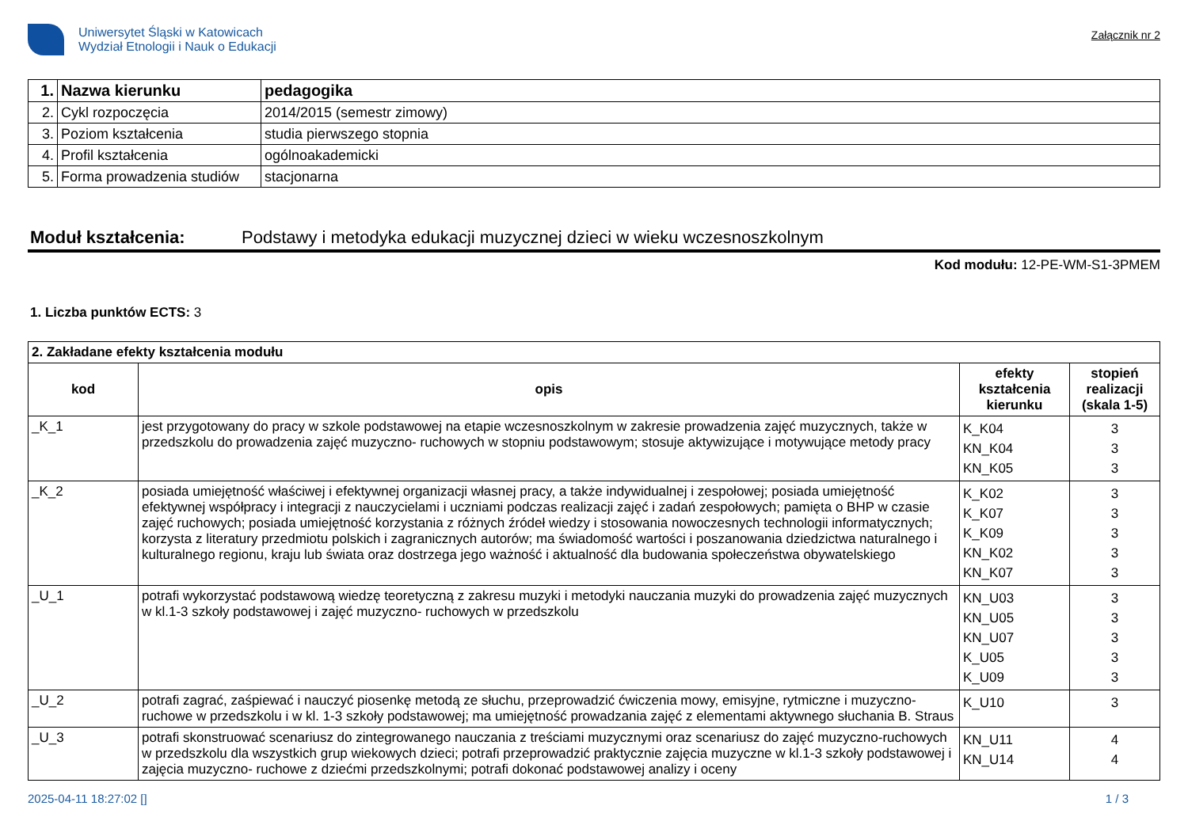Uniwersytet Śląski w Katowicach
Wydział Etnologii i Nauk o Edukacji
Załącznik nr 2
| 1. | Nazwa kierunku | pedagogika |
| 2. | Cykl rozpoczęcia | 2014/2015 (semestr zimowy) |
| 3. | Poziom kształcenia | studia pierwszego stopnia |
| 4. | Profil kształcenia | ogólnoakademicki |
| 5. | Forma prowadzenia studiów | stacjonarna |
Moduł kształcenia: Podstawy i metodyka edukacji muzycznej dzieci w wieku wczesnoszkolnym
Kod modułu: 12-PE-WM-S1-3PMEM
1. Liczba punktów ECTS: 3
| 2. Zakładane efekty kształcenia modułu | | | |
| kod | opis | efekty kształcenia kierunku | stopień realizacji (skala 1-5) |
| _K_1 | jest przygotowany do pracy w szkole podstawowej na etapie wczesnoszkolnym w zakresie prowadzenia zajęć muzycznych, także w przedszkolu do prowadzenia zajęć muzyczno- ruchowych w stopniu podstawowym; stosuje aktywizujące i motywujące metody pracy | K_K04 KN_K04 KN_K05 | 3 3 3 |
| _K_2 | posiada umiejętność właściwej i efektywnej organizacji własnej pracy, a także indywidualnej i zespołowej; posiada umiejętność efektywnej współpracy i integracji z nauczycielami i uczniami podczas realizacji zajęć i zadań zespołowych; pamięta o BHP w czasie zajęć ruchowych; posiada umiejętność korzystania z różnych źródeł wiedzy i stosowania nowoczesnych technologii informatycznych; korzysta z literatury przedmiotu polskich i zagranicznych autorów; ma świadomość wartości i poszanowania dziedzictwa naturalnego i kulturalnego regionu, kraju lub świata oraz dostrzega jego ważność i aktualność dla budowania społeczeństwa obywatelskiego | K_K02 K_K07 K_K09 KN_K02 KN_K07 | 3 3 3 3 3 |
| _U_1 | potrafi wykorzystać podstawową wiedzę teoretyczną z zakresu muzyki i metodyki nauczania muzyki do prowadzenia zajęć muzycznych w kl.1-3 szkoły podstawowej i zajęć muzyczno- ruchowych w przedszkolu | KN_U03 KN_U05 KN_U07 K_U05 K_U09 | 3 3 3 3 3 |
| _U_2 | potrafi zagrać, zaśpiewać i nauczyć piosenkę metodą ze słuchu, przeprowadzić ćwiczenia mowy, emisyjne, rytmiczne i muzyczno- ruchowe w przedszkolu i w kl. 1-3 szkoły podstawowej; ma umiejętność prowadzania zajęć z elementami aktywnego słuchania B. Straus | K_U10 | 3 |
| _U_3 | potrafi skonstruować scenariusz do zintegrowanego nauczania z treściami muzycznymi oraz scenariusz do zajęć muzyczno-ruchowych w przedszkolu dla wszystkich grup wiekowych dzieci; potrafi przeprowadzić praktycznie zajęcia muzyczne w kl.1-3 szkoły podstawowej i zajęcia muzyczno- ruchowe z dziećmi przedszkolnymi; potrafi dokonać podstawowej analizy i oceny | KN_U11 KN_U14 | 4 4 |
2025-04-11 18:27:02 [] 1 / 3